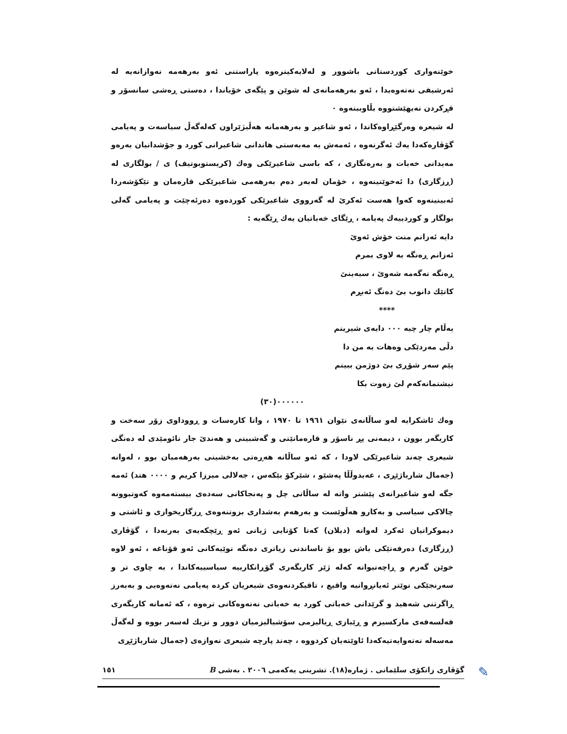خوێنەواری کوردستانی باشوور و لەلایەکیترەوە پاراستنی ئەو بەرهەمە نەوازانەیە لە ئەرشیفی نەتەوەیدا ، ئەو بەرهەمانەی لە شوێن و پێگەی خۆیاندا ، دەستی ڕەشی سانسۆر و قڕکردن نەیهێشتووە بڵاوببنەوە ٠
لە شیعرە وەرگێڕاوەکاندا ، ئەو شاعیر و بەرهەمانە هەڵبژێراون کەلەگەڵ سیاسەت و پەیامی گۆڤارەکەدا یەك ئەگرنەوە ، ئەمەش بە مەبەستی هاندانی شاعیرانی کورد و جۆشدانیان بەرەو مەیدانی خەبات و بەرەنگاری ، کە باسی شاعیرێکی وەك (کریستوبوتیف) ی / بولگاری لە (ڕزگاری) دا ئەخوێنینەوە ، خۆمان لەبەر دەم بەرهەمی شاعیرێکی قارەمان و تێکۆشەردا ئەبینینەوە کەوا هەست ئەکرێ لە گەرووی شاعیرێکی کوردەوە دەرئەچێت و پەیامی گەلی بولگار و کوردییەك پەیامە ، ڕێگای خەباتیان یەك ڕێگەیە :
دایە ئەزانم منت خۆش ئەوێ
ئەزانم ڕەنگە بە لاوی بمرم
ڕەنگە نەگەمە شەوێ ، سبەینێ
کاتێك دانوب بێ دەنگ ئەبڕم
****
بەڵام چار چیە ٠٠٠ دایەی شیرینم
دڵی مەردێکی وەهات بە من دا
پێم سەر شۆڕی بێ دوژمن ببینم
نیشتمانەکەم لێ زەوت بکا
٠٠٠٠٠٠(٣٠)
وەك ئاشکرایە لەو ساڵانەی نێوان ١٩٦١ تا ١٩٧٠ ، واتا کارەسات و ڕووداوی زۆر سەخت و کاریگەر بوون ، دیمەنی پڕ ناسۆر و قارەمانێتی و گەشبینی و هەندێ جار نائومێدی لە دەنگی شیعری چەند شاعیرێکی لاودا ، کە ئەو ساڵانە هەڕەتی بەخشینی بەرهەمیان بوو ، لەوانە (جەمال شارباژێڕی ، عەبدوڵڵا پەشێو ، شێرکۆ بێکەس ، جەلالی میرزا کریم و ٠٠٠٠ هتد) ئەمە جگە لەو شاعیرانەی پێشتر واتە لە ساڵانی چل و پەنجاکانی سەدەی بیستەمەوە کەوتبوونە چالاکی سیاسی و بەکارو هەڵوێست و بەرهەم بەشداری بزوتنەوەی ڕزگاریخوازی و ئاشتی و دیموکراتیان ئەکرد لەوانە (دیلان) کەتا کۆتایی ژیانی ئەو ڕێچکەیەی بەرنەدا ، گۆڤاری (ڕزگاری) دەرفەتێکی باش بوو بۆ ناساندنی زیاتری دەنگە نوێیەکانی ئەو قۆناغە ، ئەو لاوە خوێن گەرم و ڕاچەنیوانە کەلە ژێر کاریگەری گۆڕانکارییە سیاسییەکاندا ، بە چاوی تر و سەرنجێکی نوێتر ئەیانڕوانیە واقیع ، تاقیکردنەوەی شیعریان کردە پەیامی نەتەوەیی و بەبەرز ڕاگرتنی شەهید و گرێدانی خەباتی کورد بە خەباتی نەتەوەکانی ترەوە ، کە ئەمانە کاریگەری فەلسەفەی مارکسیزم و ڕێبازی ڕیالیزمی سۆشیالیزمیان دوور و نزیك لەسەر بووە و لەگەڵ مەسەلە نەتەوایەتیەکەدا ئاوێتەیان کردووە ، چەند پارچە شیعری نەوازەی (جەمال شارباژێڕی
✎ گۆڤاری زانکۆی سلێمانی . ژمارە(١٨). تشرینی یەکەمی ٢٠٠٦ . بەشی B ١٥١